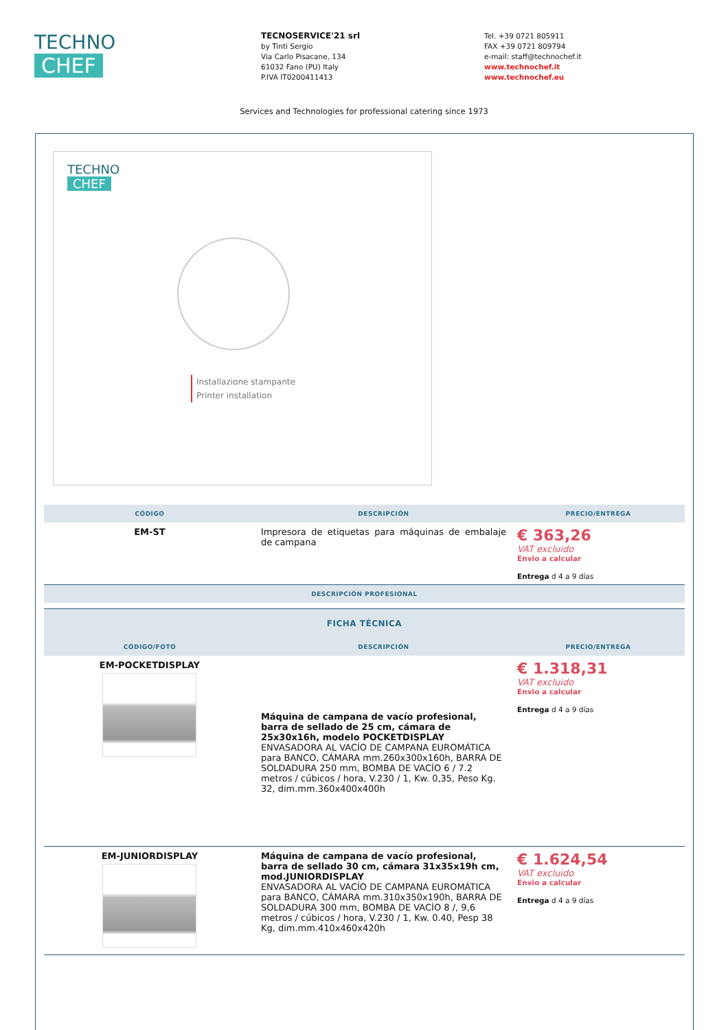TECHNO
CHEF
TECNOSERVICE'21 srl
by Tinti Sergio
Via Carlo Pisacane, 134
61032 Fano (PU) Italy
P.IVA IT0200411413
Tel. +39 0721 805911
FAX +39 0721 809794
e-mail: staff@technochef.it
www.technochef.it
www.technochef.eu
Services and Technologies for professional catering since 1973
TECHNO
CHEF
Installazione stampante
Printer installation
| CÓDIGO | DESCRIPCIÓN | PRECIO/ENTREGA |
| --- | --- | --- |
| EM-ST | Impresora de etiquetas para máquinas de embalaje de campana | € 363,26 VAT excluido Envio a calcular Entrega d 4 a 9 días |
| DESCRIPCIÓN PROFESIONAL | | |
| FICHA TÉCNICA | | |
| --- | --- | --- |
| CÓDIGO/FOTO | DESCRIPCIÓN | PRECIO/ENTREGA |
| EM-POCKETDISPLAY | Máquina de campana de vacío profesional, barra de sellado de 25 cm, cámara de 25x30x16h, modelo POCKETDISPLAY ENVASADORA AL VACÍO DE CAMPANA EUROMÁTICA para BANCO, CÁMARA mm.260x300x160h, BARRA DE SOLDADURA 250 mm, BOMBA DE VACÍO 6 / 7.2 metros / cúbicos / hora, V.230 / 1, Kw. 0,35, Peso Kg. 32, dim.mm.360x400x400h | € 1.318,31 VAT excluido Envio a calcular Entrega d 4 a 9 días |
| EM-JUNIORDISPLAY | Máquina de campana de vacío profesional, barra de sellado 30 cm, cámara 31x35x19h cm, mod.JUNIORDISPLAY ENVASADORA AL VACÍO DE CAMPANA EUROMÁTICA para BANCO, CÁMARA mm.310x350x190h, BARRA DE SOLDADURA 300 mm, BOMBA DE VACÍO 8 /, 9,6 metros / cúbicos / hora, V.230 / 1, Kw. 0.40, Pesp 38 Kg, dim.mm.410x460x420h | € 1.624,54 VAT excluido Envio a calcular Entrega d 4 a 9 días |